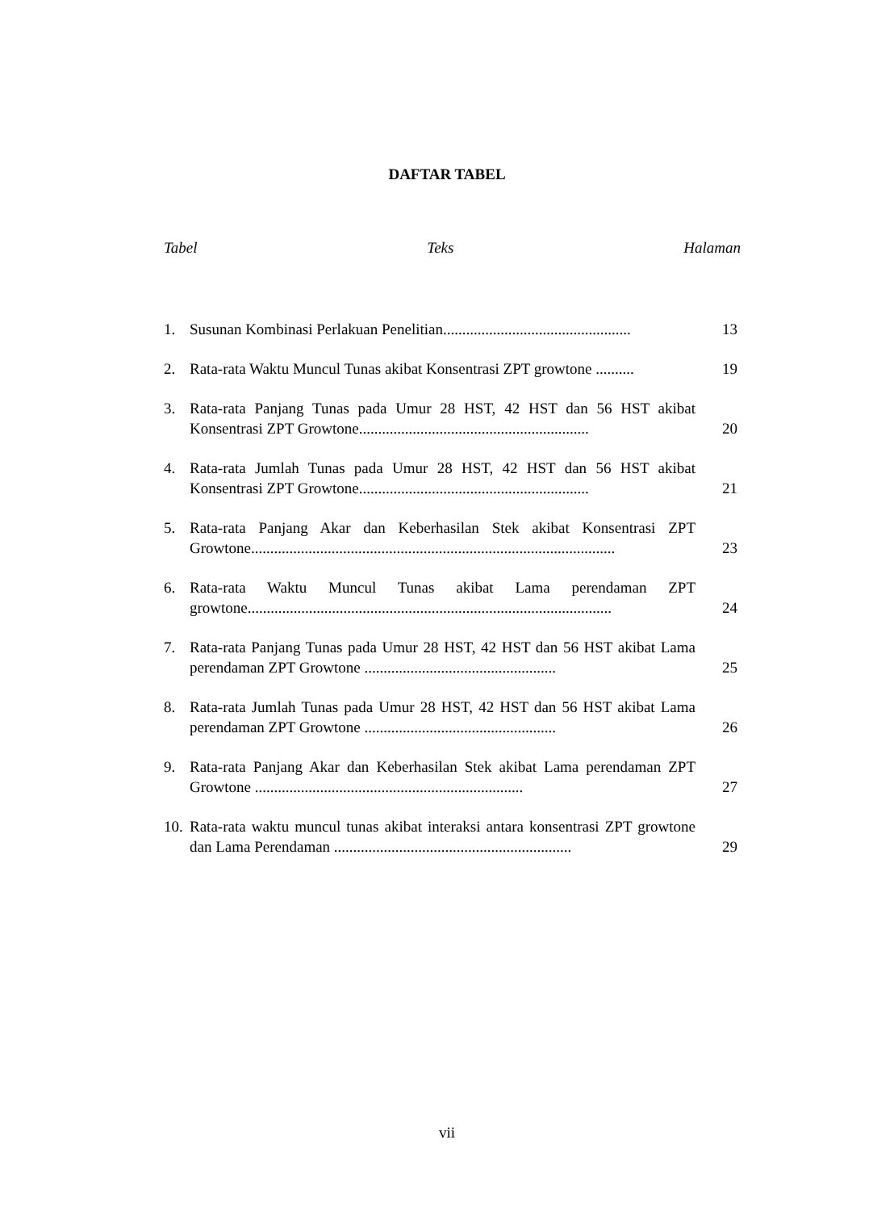DAFTAR TABEL
Tabel Teks Halaman
1. Susunan Kombinasi Perlakuan Penelitian................................................. 13
2. Rata-rata Waktu Muncul Tunas akibat Konsentrasi ZPT growtone .......... 19
3. Rata-rata Panjang Tunas pada Umur 28 HST, 42 HST dan 56 HST akibat Konsentrasi ZPT Growtone............................................................ 20
4. Rata-rata Jumlah Tunas pada Umur 28 HST, 42 HST dan 56 HST akibat Konsentrasi ZPT Growtone............................................................ 21
5. Rata-rata Panjang Akar dan Keberhasilan Stek akibat Konsentrasi ZPT Growtone............................................................................................... 23
6. Rata-rata Waktu Muncul Tunas akibat Lama perendaman ZPT growtone............................................................................................... 24
7. Rata-rata Panjang Tunas pada Umur 28 HST, 42 HST dan 56 HST akibat Lama perendaman ZPT Growtone .................................................. 25
8. Rata-rata Jumlah Tunas pada Umur 28 HST, 42 HST dan 56 HST akibat Lama perendaman ZPT Growtone .................................................. 26
9. Rata-rata Panjang Akar dan Keberhasilan Stek akibat Lama perendaman ZPT Growtone ...................................................................... 27
10. Rata-rata waktu muncul tunas akibat interaksi antara konsentrasi ZPT growtone dan Lama Perendaman .............................................................. 29
vii